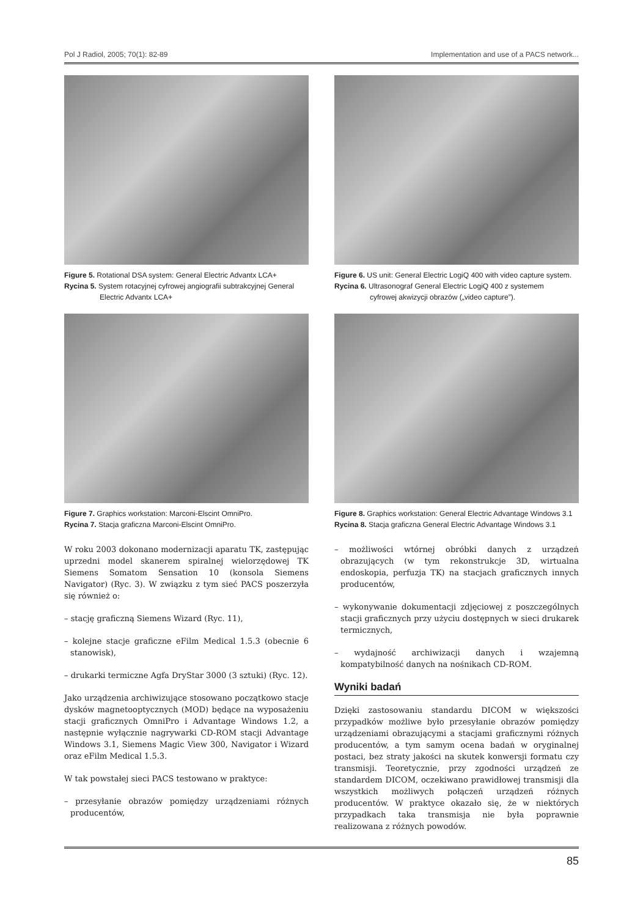Pol J Radiol, 2005; 70(1): 82-89 Implementation and use of a PACS network...
Figure 5. Rotational DSA system: General Electric Advantx LCA+
Rycina 5. System rotacyjnej cyfrowej angiografii subtrakcyjnej General
Electric Advantx LCA+
Figure 6. US unit: General Electric LogiQ 400 with video capture system.
Rycina 6. Ultrasonograf General Electric LogiQ 400 z systemem
cyfrowej akwizycji obrazów („video capture”).
Figure 7. Graphics workstation: Marconi-Elscint OmniPro.
Rycina 7. Stacja graficzna Marconi-Elscint OmniPro.
Figure 8. Graphics workstation: General Electric Advantage Windows 3.1
Rycina 8. Stacja graficzna General Electric Advantage Windows 3.1
W roku 2003 dokonano modernizacji aparatu TK, zastępując uprzedni model skanerem spiralnej wielorzędowej TK Siemens Somatom Sensation 10 (konsola Siemens Navigator) (Ryc. 3). W związku z tym sieć PACS poszerzyła się również o:
– stację graficzną Siemens Wizard (Ryc. 11),
– kolejne stacje graficzne eFilm Medical 1.5.3 (obecnie 6 stanowisk),
– drukarki termiczne Agfa DryStar 3000 (3 sztuki) (Ryc. 12).
Jako urządzenia archiwizujące stosowano początkowo stacje dysków magnetooptycznych (MOD) będące na wyposażeniu stacji graficznych OmniPro i Advantage Windows 1.2, a następnie wyłącznie nagrywarki CD-ROM stacji Advantage Windows 3.1, Siemens Magic View 300, Navigator i Wizard oraz eFilm Medical 1.5.3.
W tak powstałej sieci PACS testowano w praktyce:
– przesyłanie obrazów pomiędzy urządzeniami różnych producentów,
– możliwości wtórnej obróbki danych z urządzeń obrazujących (w tym rekonstrukcje 3D, wirtualna endoskopia, perfuzja TK) na stacjach graficznych innych producentów,
– wykonywanie dokumentacji zdjęciowej z poszczególnych stacji graficznych przy użyciu dostępnych w sieci drukarek termicznych,
– wydajność archiwizacji danych i wzajemną kompatybilność danych na nośnikach CD-ROM.
Wyniki badań
Dzięki zastosowaniu standardu DICOM w większości przypadków możliwe było przesyłanie obrazów pomiędzy urządzeniami obrazującymi a stacjami graficznymi różnych producentów, a tym samym ocena badań w oryginalnej postaci, bez straty jakości na skutek konwersji formatu czy transmisji. Teoretycznie, przy zgodności urządzeń ze standardem DICOM, oczekiwano prawidłowej transmisji dla wszystkich możliwych połączeń urządzeń różnych producentów. W praktyce okazało się, że w niektórych przypadkach taka transmisja nie była poprawnie realizowana z różnych powodów.
85